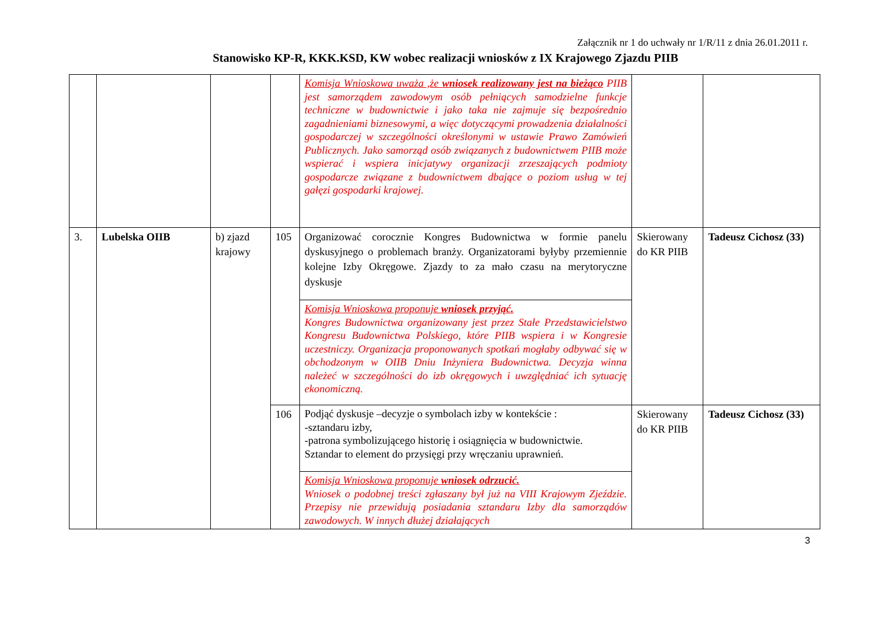Załącznik nr 1 do uchwały nr 1/R/11 z dnia 26.01.2011 r.
Stanowisko KP-R, KKK.KSD, KW wobec realizacji wniosków z IX Krajowego Zjazdu PIIB
| | | | | Komisja Wnioskowa uważa ,że wniosek realizowany jest na bieżąco PIIB jest samorządem zawodowym osób pełniących samodzielne funkcje techniczne w budownictwie i jako taka nie zajmuje się bezpośrednio zagadnieniami biznesowymi, a więc dotyczącymi prowadzenia działalności gospodarczej w szczególności określonymi w ustawie Prawo Zamówień Publicznych. Jako samorząd osób związanych z budownictwem PIIB może wspierać i wspiera inicjatywy organizacji zrzeszających podmioty gospodarcze związane z budownictwem dbające o poziom usług w tej gałęzi gospodarki krajowej. | | |
| 3. | Lubelska OIIB | b) zjazd krajowy | 105 | Organizować corocznie Kongres Budownictwa w formie panelu dyskusyjnego o problemach branży. Organizatorami byłyby przemiennie kolejne Izby Okręgowe. Zjazdy to za mało czasu na merytoryczne dyskusje | Skierowany do KR PIIB | Tadeusz Cichosz (33) |
| | | | | Komisja Wnioskowa proponuje wniosek przyjąć. Kongres Budownictwa organizowany jest przez Stałe Przedstawicielstwo Kongresu Budownictwa Polskiego, które PIIB wspiera i w Kongresie uczestniczy. Organizacja proponowanych spotkań mogłaby odbywać się w obchodzonym w OIIB Dniu Inżyniera Budownictwa. Decyzja winna należeć w szczególności do izb okręgowych i uwzględniać ich sytuację ekonomiczną. | | |
| | | | 106 | Podjąć dyskusje –decyzje o symbolach izby w kontekście : -sztandaru izby, -patrona symbolizującego historię i osiągnięcia w budownictwie. Sztandar to element do przysięgi przy wręczaniu uprawnień. | Skierowany do KR PIIB | Tadeusz Cichosz (33) |
| | | | | Komisja Wnioskowa proponuje wniosek odrzucić. Wniosek o podobnej treści zgłaszany był już na VIII Krajowym Zjeździe. Przepisy nie przewidują posiadania sztandaru Izby dla samorządów zawodowych. W innych dłużej działających | | |
3